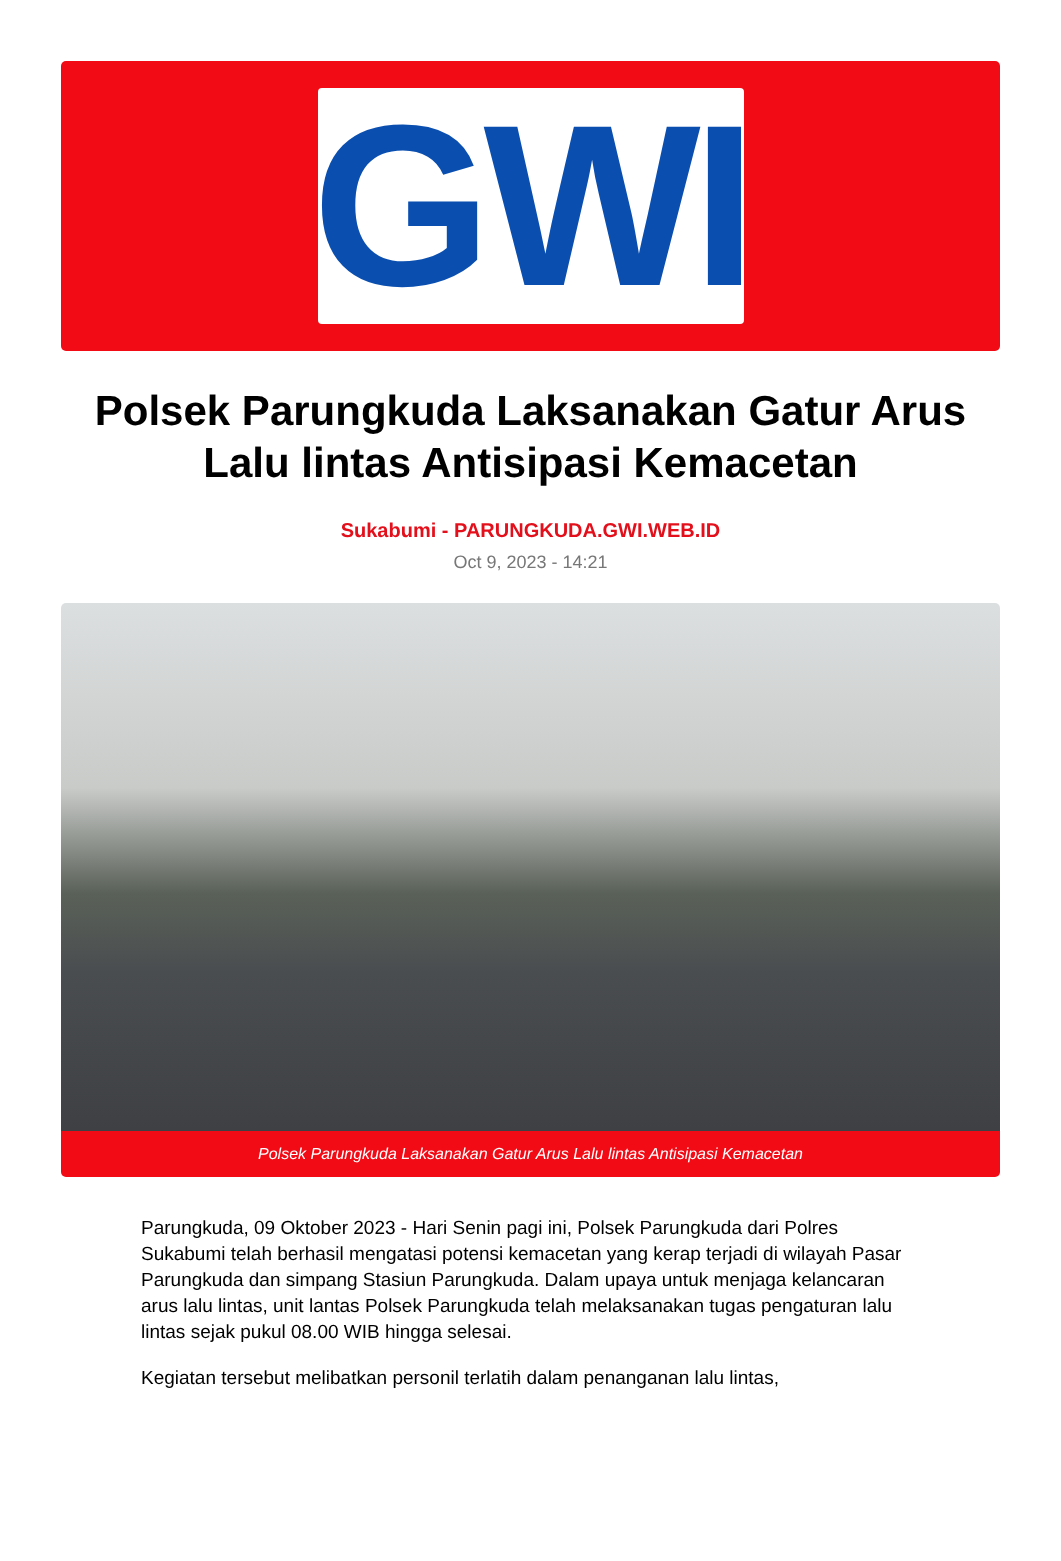GWI
Polsek Parungkuda Laksanakan Gatur Arus Lalu lintas Antisipasi Kemacetan
Sukabumi - PARUNGKUDA.GWI.WEB.ID
Oct 9, 2023 - 14:21
Polsek Parungkuda Laksanakan Gatur Arus Lalu lintas Antisipasi Kemacetan
Parungkuda, 09 Oktober 2023 - Hari Senin pagi ini, Polsek Parungkuda dari Polres Sukabumi telah berhasil mengatasi potensi kemacetan yang kerap terjadi di wilayah Pasar Parungkuda dan simpang Stasiun Parungkuda. Dalam upaya untuk menjaga kelancaran arus lalu lintas, unit lantas Polsek Parungkuda telah melaksanakan tugas pengaturan lalu lintas sejak pukul 08.00 WIB hingga selesai.
Kegiatan tersebut melibatkan personil terlatih dalam penanganan lalu lintas,